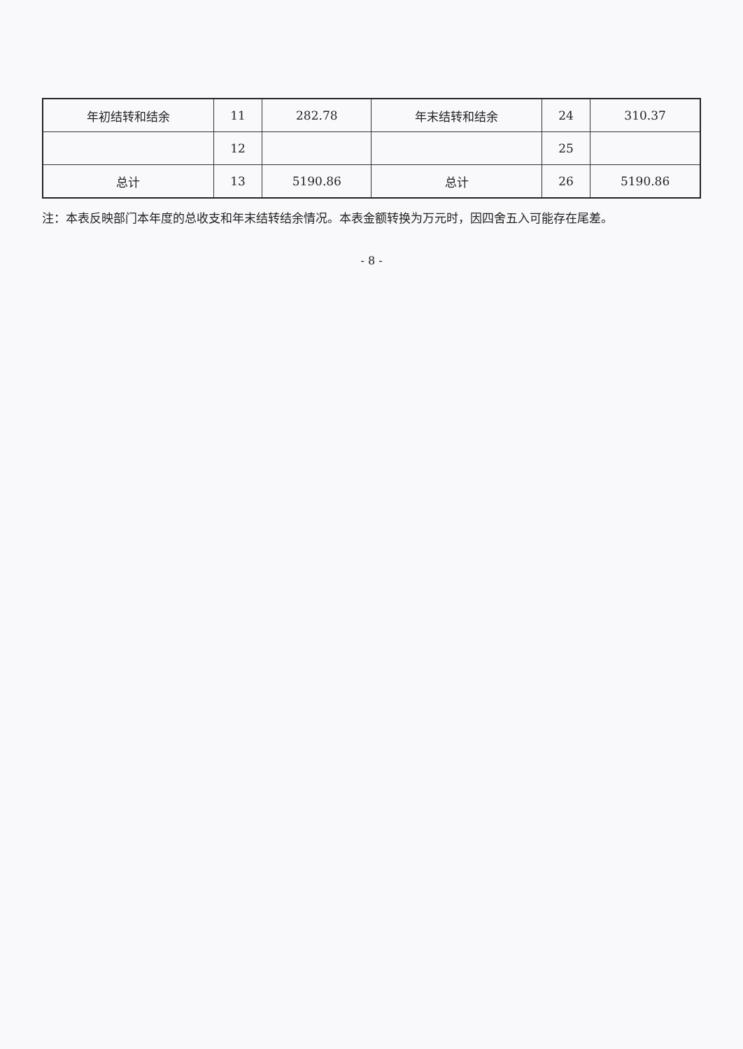| 年初结转和结余 | 11 | 282.78 | 年末结转和结余 | 24 | 310.37 |
| | 12 | | | 25 | |
| 总计 | 13 | 5190.86 | 总计 | 26 | 5190.86 |
注：本表反映部门本年度的总收支和年末结转结余情况。本表金额转换为万元时，因四舍五入可能存在尾差。
- 8 -